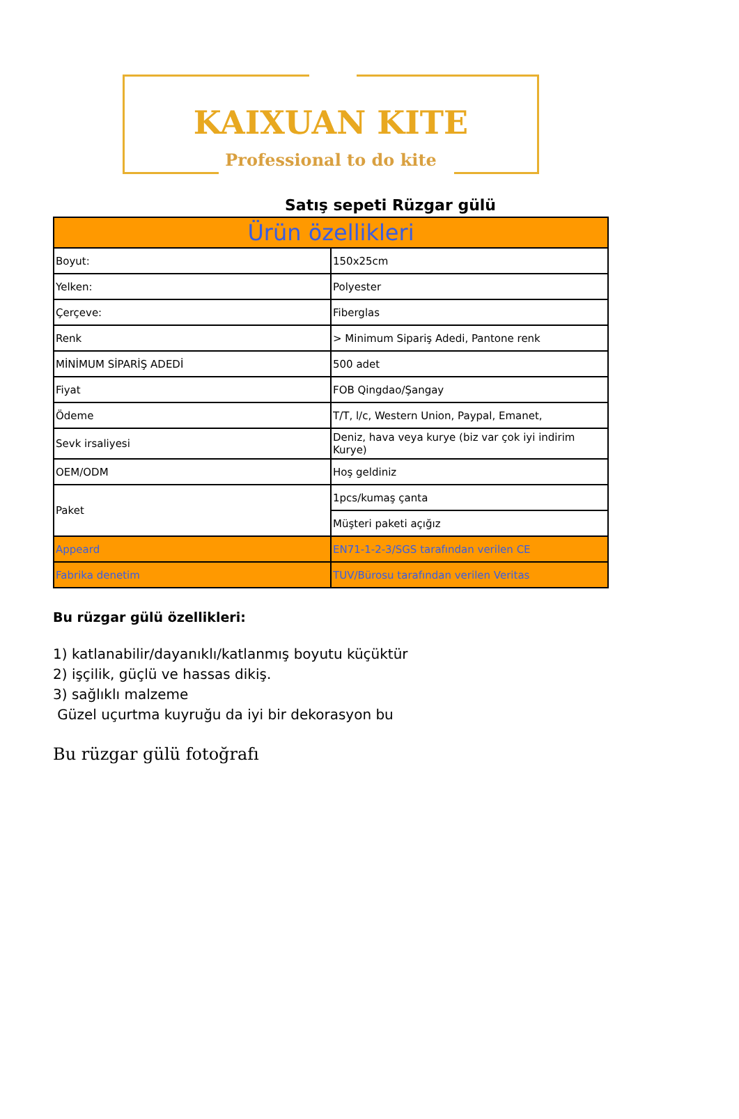KAIXUAN KITE
Professional to do kite
Satış sepeti Rüzgar gülü
| Ürün özellikleri | |
| --- | --- |
| Boyut: | 150x25cm |
| Yelken: | Polyester |
| Çerçeve: | Fiberglas |
| Renk | > Minimum Sipariş Adedi, Pantone renk |
| MİNİMUM SİPARİŞ ADEDİ | 500 adet |
| Fiyat | FOB Qingdao/Şangay |
| Ödeme | T/T, l/c, Western Union, Paypal, Emanet, |
| Sevk irsaliyesi | Deniz, hava veya kurye (biz var çok iyi indirim Kurye) |
| OEM/ODM | Hoş geldiniz |
| Paket | 1pcs/kumaş çanta |
| | Müşteri paketi açığız |
| Appeard | EN71-1-2-3/SGS tarafından verilen CE |
| Fabrika denetim | TUV/Bürosu tarafından verilen Veritas |
Bu rüzgar gülü özellikleri:
1) katlanabilir/dayanıklı/katlanmış boyutu küçüktür
2) işçilik, güçlü ve hassas dikiş.
3) sağlıklı malzeme
Güzel uçurtma kuyruğu da iyi bir dekorasyon bu
Bu rüzgar gülü fotoğrafı